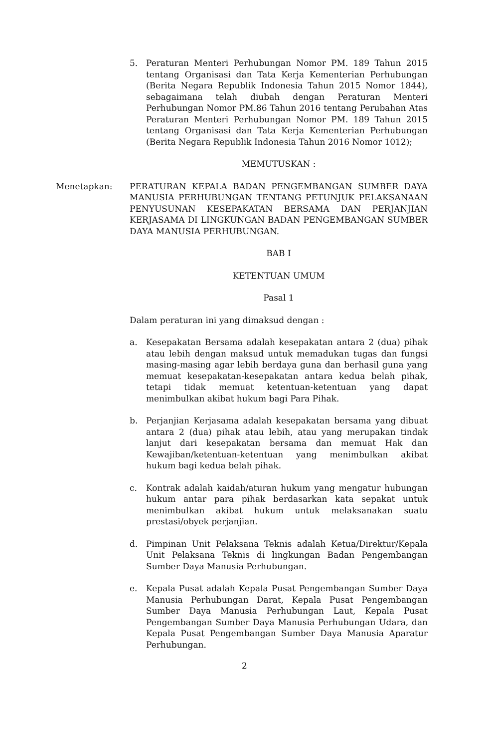5. Peraturan Menteri Perhubungan Nomor PM. 189 Tahun 2015 tentang Organisasi dan Tata Kerja Kementerian Perhubungan (Berita Negara Republik Indonesia Tahun 2015 Nomor 1844), sebagaimana telah diubah dengan Peraturan Menteri Perhubungan Nomor PM.86 Tahun 2016 tentang Perubahan Atas Peraturan Menteri Perhubungan Nomor PM. 189 Tahun 2015 tentang Organisasi dan Tata Kerja Kementerian Perhubungan (Berita Negara Republik Indonesia Tahun 2016 Nomor 1012);
MEMUTUSKAN :
Menetapkan: PERATURAN KEPALA BADAN PENGEMBANGAN SUMBER DAYA MANUSIA PERHUBUNGAN TENTANG PETUNJUK PELAKSANAAN PENYUSUNAN KESEPAKATAN BERSAMA DAN PERJANJIAN KERJASAMA DI LINGKUNGAN BADAN PENGEMBANGAN SUMBER DAYA MANUSIA PERHUBUNGAN.
BAB I
KETENTUAN UMUM
Pasal 1
Dalam peraturan ini yang dimaksud dengan :
a. Kesepakatan Bersama adalah kesepakatan antara 2 (dua) pihak atau lebih dengan maksud untuk memadukan tugas dan fungsi masing-masing agar lebih berdaya guna dan berhasil guna yang memuat kesepakatan-kesepakatan antara kedua belah pihak, tetapi tidak memuat ketentuan-ketentuan yang dapat menimbulkan akibat hukum bagi Para Pihak.
b. Perjanjian Kerjasama adalah kesepakatan bersama yang dibuat antara 2 (dua) pihak atau lebih, atau yang merupakan tindak lanjut dari kesepakatan bersama dan memuat Hak dan Kewajiban/ketentuan-ketentuan yang menimbulkan akibat hukum bagi kedua belah pihak.
c. Kontrak adalah kaidah/aturan hukum yang mengatur hubungan hukum antar para pihak berdasarkan kata sepakat untuk menimbulkan akibat hukum untuk melaksanakan suatu prestasi/obyek perjanjian.
d. Pimpinan Unit Pelaksana Teknis adalah Ketua/Direktur/Kepala Unit Pelaksana Teknis di lingkungan Badan Pengembangan Sumber Daya Manusia Perhubungan.
e. Kepala Pusat adalah Kepala Pusat Pengembangan Sumber Daya Manusia Perhubungan Darat, Kepala Pusat Pengembangan Sumber Daya Manusia Perhubungan Laut, Kepala Pusat Pengembangan Sumber Daya Manusia Perhubungan Udara, dan Kepala Pusat Pengembangan Sumber Daya Manusia Aparatur Perhubungan.
2